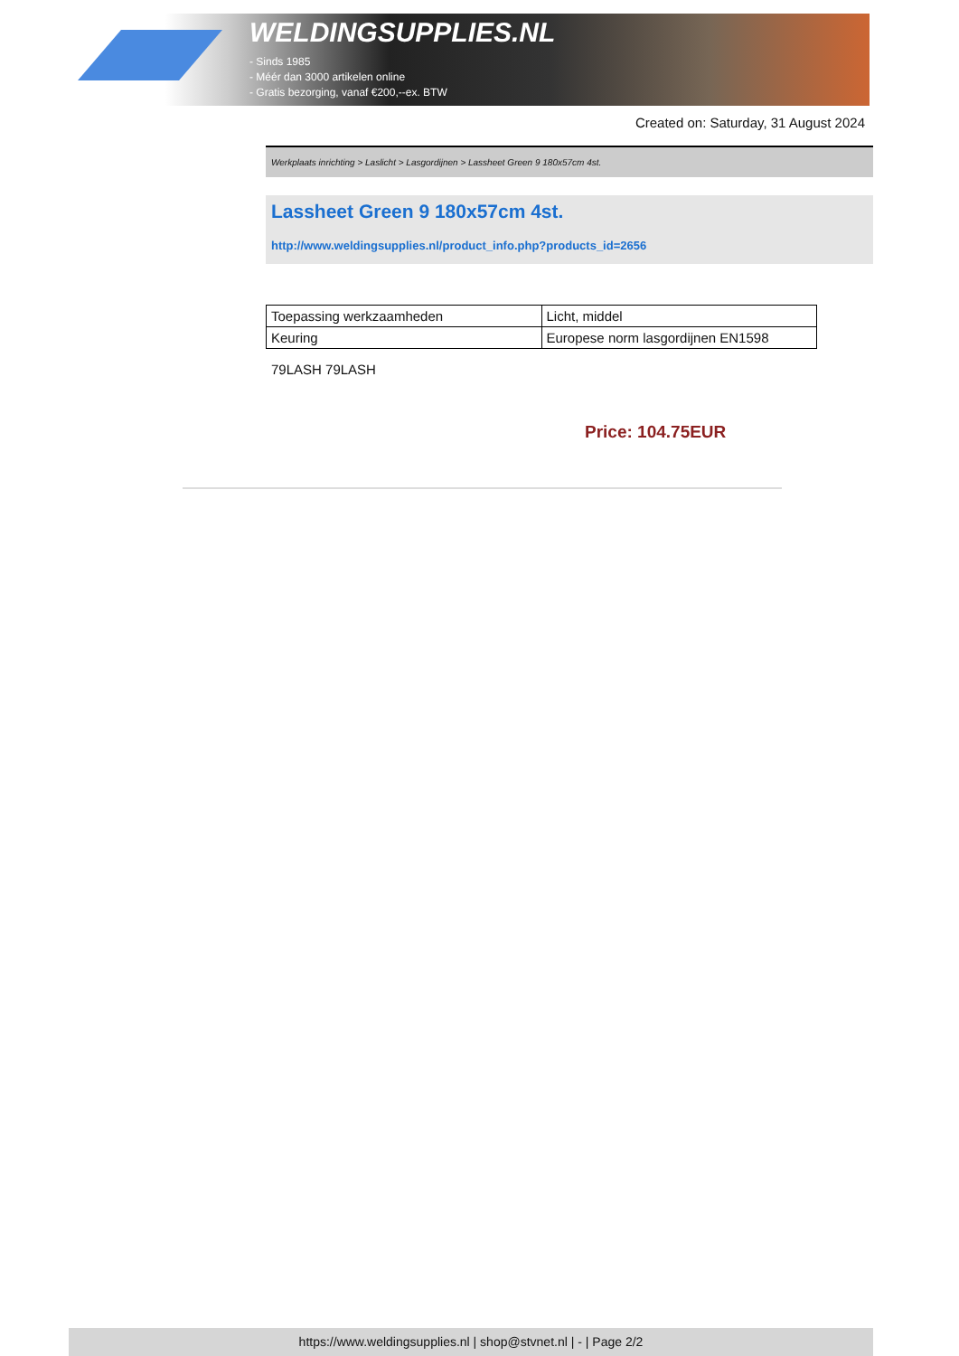WELDINGSUPPLIES.NL
- Sinds 1985
- Méér dan 3000 artikelen online
- Gratis bezorging, vanaf €200,--ex. BTW
Created on: Saturday, 31 August 2024
Werkplaats inrichting > Laslicht > Lasgordijnen > Lassheet Green 9 180x57cm 4st.
Lassheet Green 9 180x57cm 4st.
http://www.weldingsupplies.nl/product_info.php?products_id=2656
| Toepassing werkzaamheden | Licht, middel |
| Keuring | Europese norm lasgordijnen EN1598 |
79LASH 79LASH
Price: 104.75EUR
https://www.weldingsupplies.nl | shop@stvnet.nl | - | Page 2/2